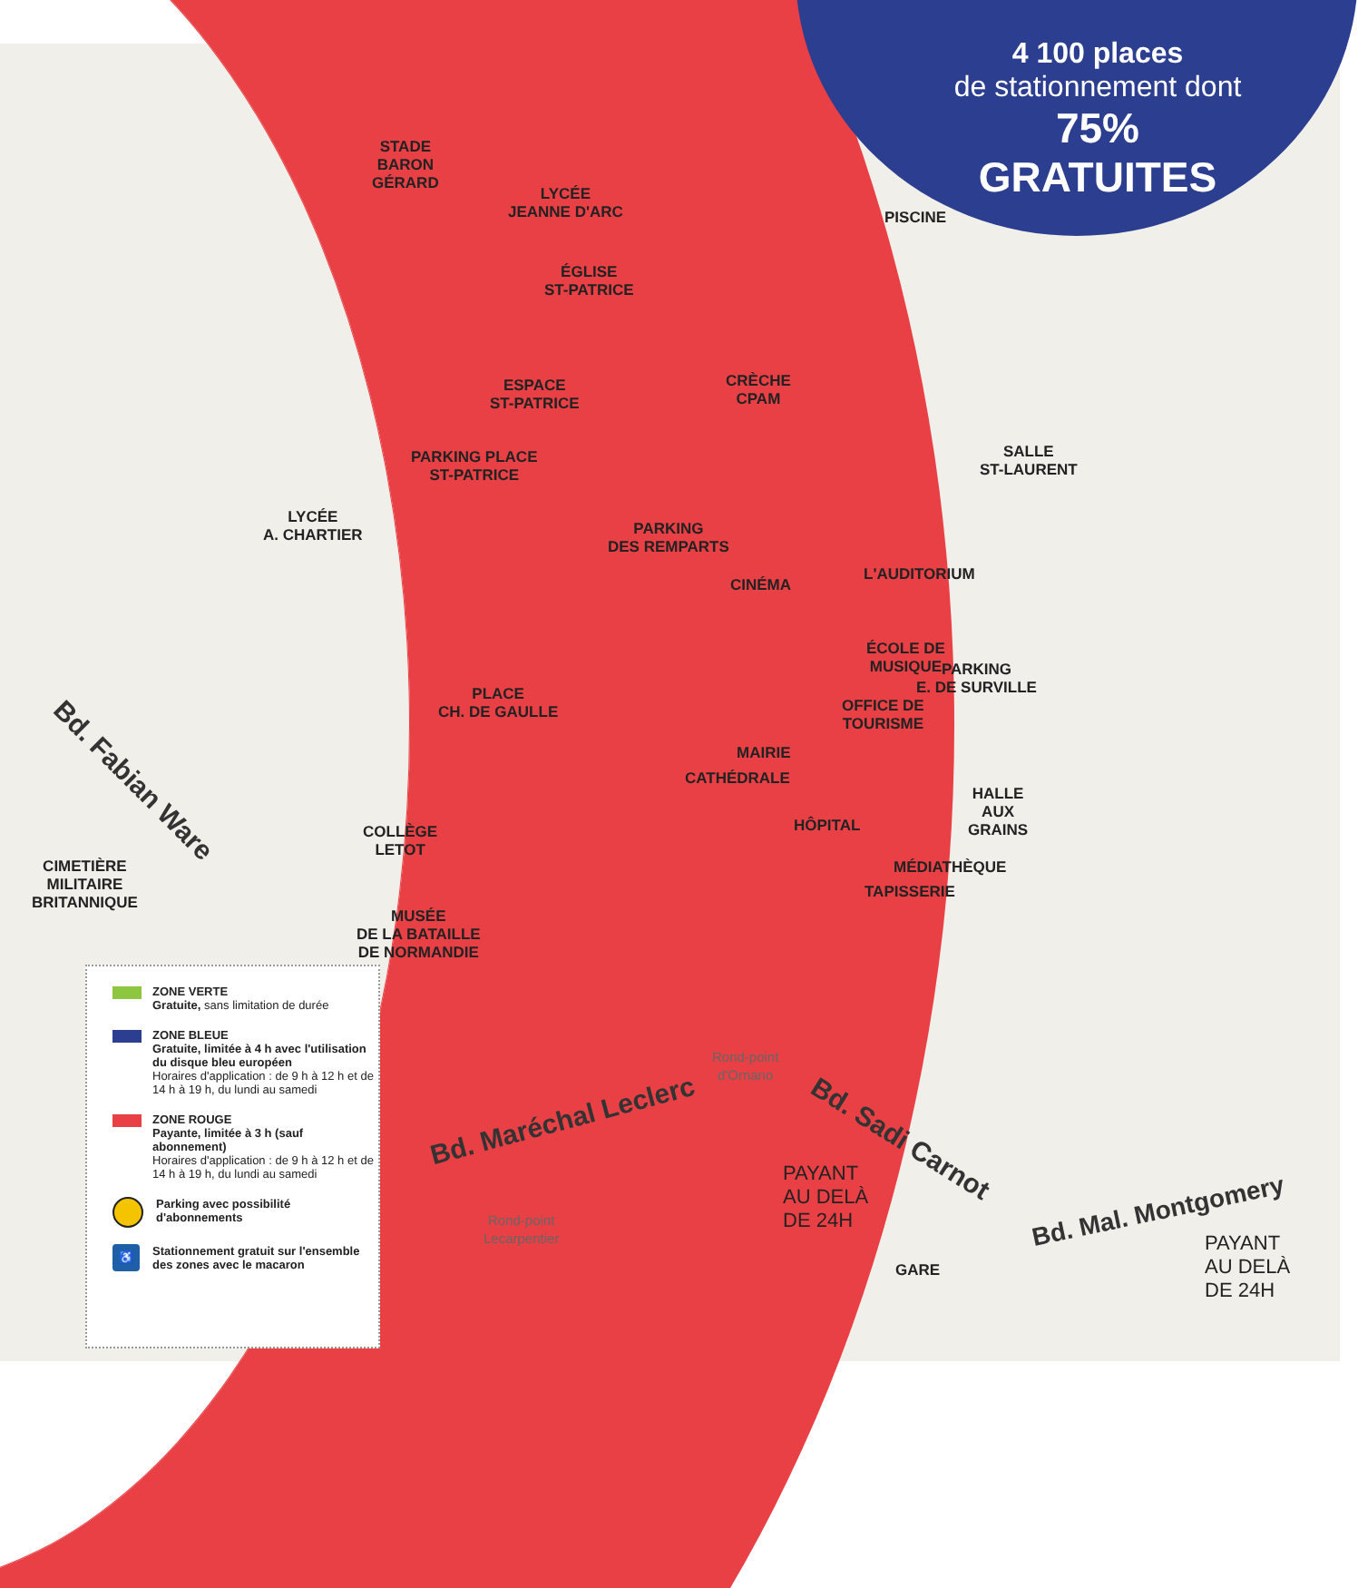4 100 places
de stationnement dont
75% GRATUITES
STADE
BARON
GÉRARD
LYCÉE
JEANNE D'ARC
ÉGLISE
ST-PATRICE
PISCINE
ESPACE
ST-PATRICE
CRÈCHE
CPAM
SALLE
ST-LAURENT
PARKING PLACE
ST-PATRICE
PARKING
DES REMPARTS
LYCÉE
A. CHARTIER
CINÉMA
L'AUDITORIUM
ÉCOLE DE
MUSIQUE
PARKING
E. DE SURVILLE
PLACE
CH. DE GAULLE
OFFICE DE
TOURISME
MAIRIE
CATHÉDRALE
HALLE
AUX
GRAINS
HÔPITAL
COLLÈGE
LETOT
MÉDIATHÈQUE
TAPISSERIE
CIMETIÈRE
MILITAIRE
BRITANNIQUE
MUSÉE
DE LA BATAILLE
DE NORMANDIE
PAYANT
AU DELÀ
DE 24H
PAYANT
AU DELÀ
DE 24H
GARE
Bd. Fabian Ware
Bd. Maréchal Leclerc
Bd. Sadi Carnot
Bd. Mal. Montgomery
Rond-point
d'Ornano
Rond-point
Lecarpentier
ZONE VERTE
Gratuite, sans limitation de durée
ZONE BLEUE
Gratuite, limitée à 4 h avec l'utilisation du disque bleu européen
Horaires d'application : de 9 h à 12 h et de 14 h à 19 h, du lundi au samedi
ZONE ROUGE
Payante, limitée à 3 h (sauf abonnement)
Horaires d'application : de 9 h à 12 h et de 14 h à 19 h, du lundi au samedi
Parking avec possibilité d'abonnements
♿
Stationnement gratuit sur l'ensemble des zones avec le macaron